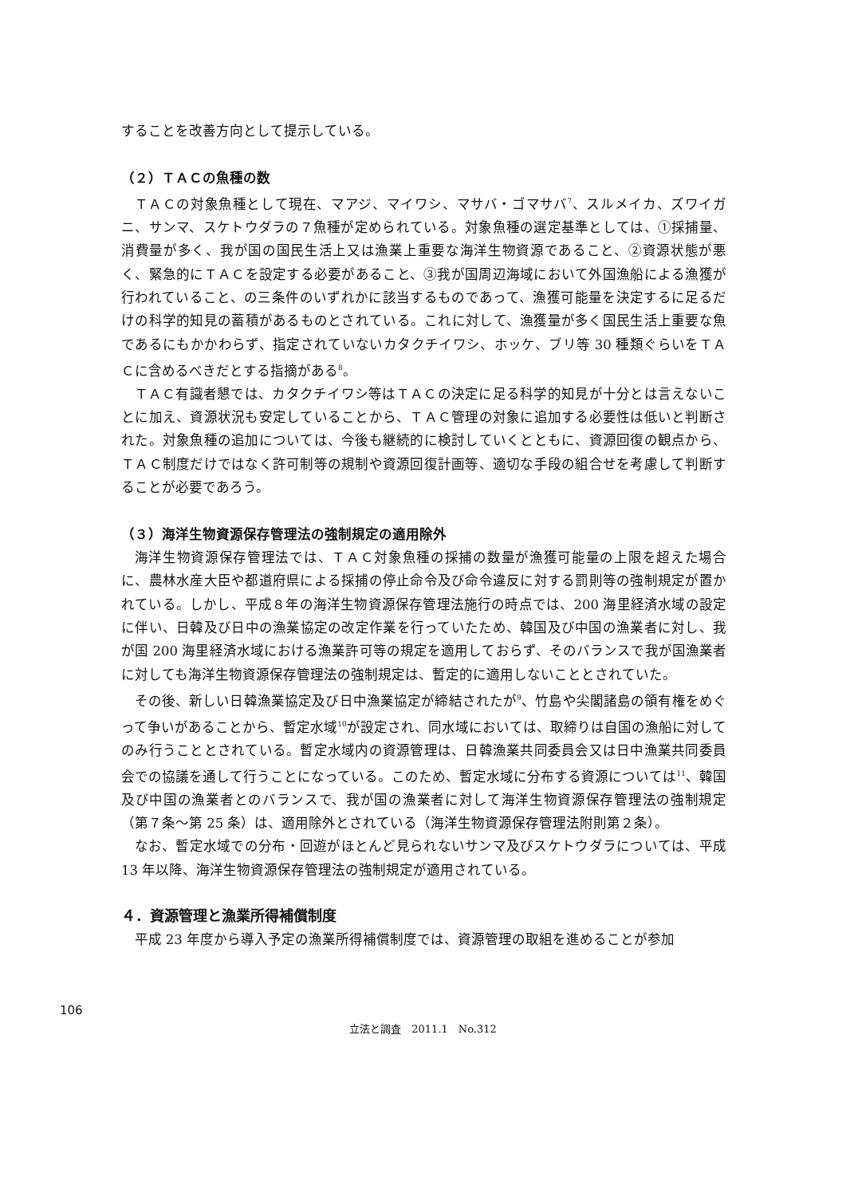することを改善方向として提示している。
（２）ＴＡＣの魚種の数
ＴＡＣの対象魚種として現在、マアジ、マイワシ、マサバ・ゴマサバ<sup>7</sup>、スルメイカ、ズワイガニ、サンマ、スケトウダラの７魚種が定められている。対象魚種の選定基準としては、①採捕量、消費量が多く、我が国の国民生活上又は漁業上重要な海洋生物資源であること、②資源状態が悪く、緊急的にＴＡＣを設定する必要があること、③我が国周辺海域において外国漁船による漁獲が行われていること、の三条件のいずれかに該当するものであって、漁獲可能量を決定するに足るだけの科学的知見の蓄積があるものとされている。これに対して、漁獲量が多く国民生活上重要な魚であるにもかかわらず、指定されていないカタクチイワシ、ホッケ、ブリ等 30 種類ぐらいをＴＡＣに含めるべきだとする指摘がある<sup>8</sup>。
ＴＡＣ有識者懇では、カタクチイワシ等はＴＡＣの決定に足る科学的知見が十分とは言えないことに加え、資源状況も安定していることから、ＴＡＣ管理の対象に追加する必要性は低いと判断された。対象魚種の追加については、今後も継続的に検討していくとともに、資源回復の観点から、ＴＡＣ制度だけではなく許可制等の規制や資源回復計画等、適切な手段の組合せを考慮して判断することが必要であろう。
（３）海洋生物資源保存管理法の強制規定の適用除外
海洋生物資源保存管理法では、ＴＡＣ対象魚種の採捕の数量が漁獲可能量の上限を超えた場合に、農林水産大臣や都道府県による採捕の停止命令及び命令違反に対する罰則等の強制規定が置かれている。しかし、平成８年の海洋生物資源保存管理法施行の時点では、200 海里経済水域の設定に伴い、日韓及び日中の漁業協定の改定作業を行っていたため、韓国及び中国の漁業者に対し、我が国 200 海里経済水域における漁業許可等の規定を適用しておらず、そのバランスで我が国漁業者に対しても海洋生物資源保存管理法の強制規定は、暫定的に適用しないこととされていた。
その後、新しい日韓漁業協定及び日中漁業協定が締結されたが<sup>9</sup>、竹島や尖閣諸島の領有権をめぐって争いがあることから、暫定水域<sup>10</sup>が設定され、同水域においては、取締りは自国の漁船に対してのみ行うこととされている。暫定水域内の資源管理は、日韓漁業共同委員会又は日中漁業共同委員会での協議を通して行うことになっている。このため、暫定水域に分布する資源については<sup>11</sup>、韓国及び中国の漁業者とのバランスで、我が国の漁業者に対して海洋生物資源保存管理法の強制規定（第７条～第 25 条）は、適用除外とされている（海洋生物資源保存管理法附則第２条）。
なお、暫定水域での分布・回遊がほとんど見られないサンマ及びスケトウダラについては、平成 13 年以降、海洋生物資源保存管理法の強制規定が適用されている。
４．資源管理と漁業所得補償制度
平成 23 年度から導入予定の漁業所得補償制度では、資源管理の取組を進めることが参加
106
立法と調査　2011.1　No.312